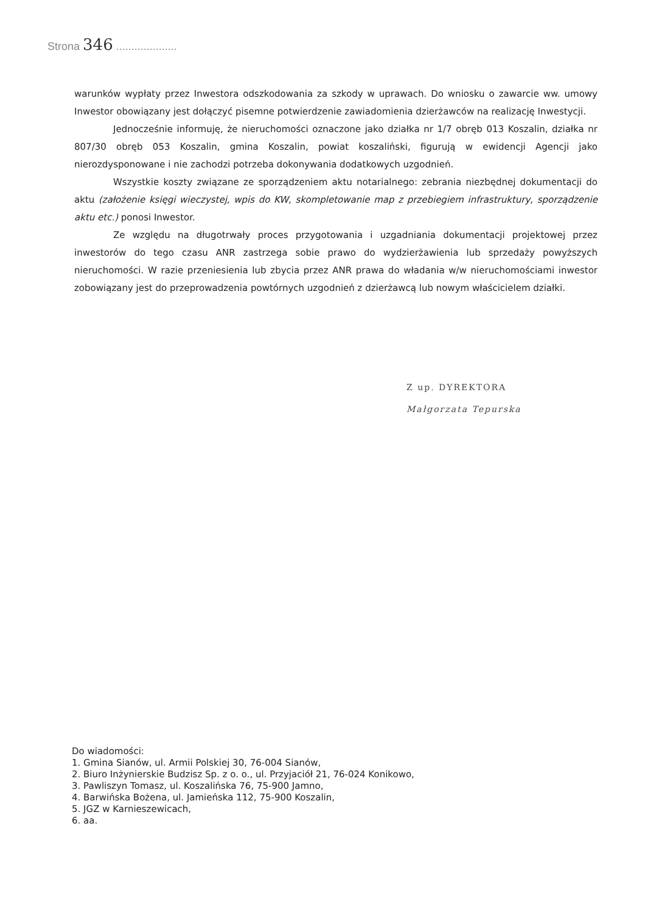Strona 346 ....................
warunków wypłaty przez Inwestora odszkodowania za szkody w uprawach. Do wniosku o zawarcie ww. umowy Inwestor obowiązany jest dołączyć pisemne potwierdzenie zawiadomienia dzierżawców na realizację Inwestycji.
Jednocześnie informuję, że nieruchomości oznaczone jako działka nr 1/7 obręb 013 Koszalin, działka nr 807/30 obręb 053 Koszalin, gmina Koszalin, powiat koszaliński, figurują w ewidencji Agencji jako nierozdysponowane i nie zachodzi potrzeba dokonywania dodatkowych uzgodnień.
Wszystkie koszty związane ze sporządzeniem aktu notarialnego: zebrania niezbędnej dokumentacji do aktu (założenie księgi wieczystej, wpis do KW, skompletowanie map z przebiegiem infrastruktury, sporządzenie aktu etc.) ponosi Inwestor.
Ze względu na długotrwały proces przygotowania i uzgadniania dokumentacji projektowej przez inwestorów do tego czasu ANR zastrzega sobie prawo do wydzierżawienia lub sprzedaży powyższych nieruchomości. W razie przeniesienia lub zbycia przez ANR prawa do władania w/w nieruchomościami inwestor zobowiązany jest do przeprowadzenia powtórnych uzgodnień z dzierżawcą lub nowym właścicielem działki.
Z up. DYREKTORA
Małgorzata Tepurska
Do wiadomości:
1. Gmina Sianów, ul. Armii Polskiej 30, 76-004 Sianów,
2. Biuro Inżynierskie Budzisz Sp. z o. o., ul. Przyjaciół 21, 76-024 Konikowo,
3. Pawliszyn Tomasz, ul. Koszalińska 76, 75-900 Jamno,
4. Barwińska Bożena, ul. Jamieńska 112, 75-900 Koszalin,
5. JGZ w Karnieszewicach,
6. aa.